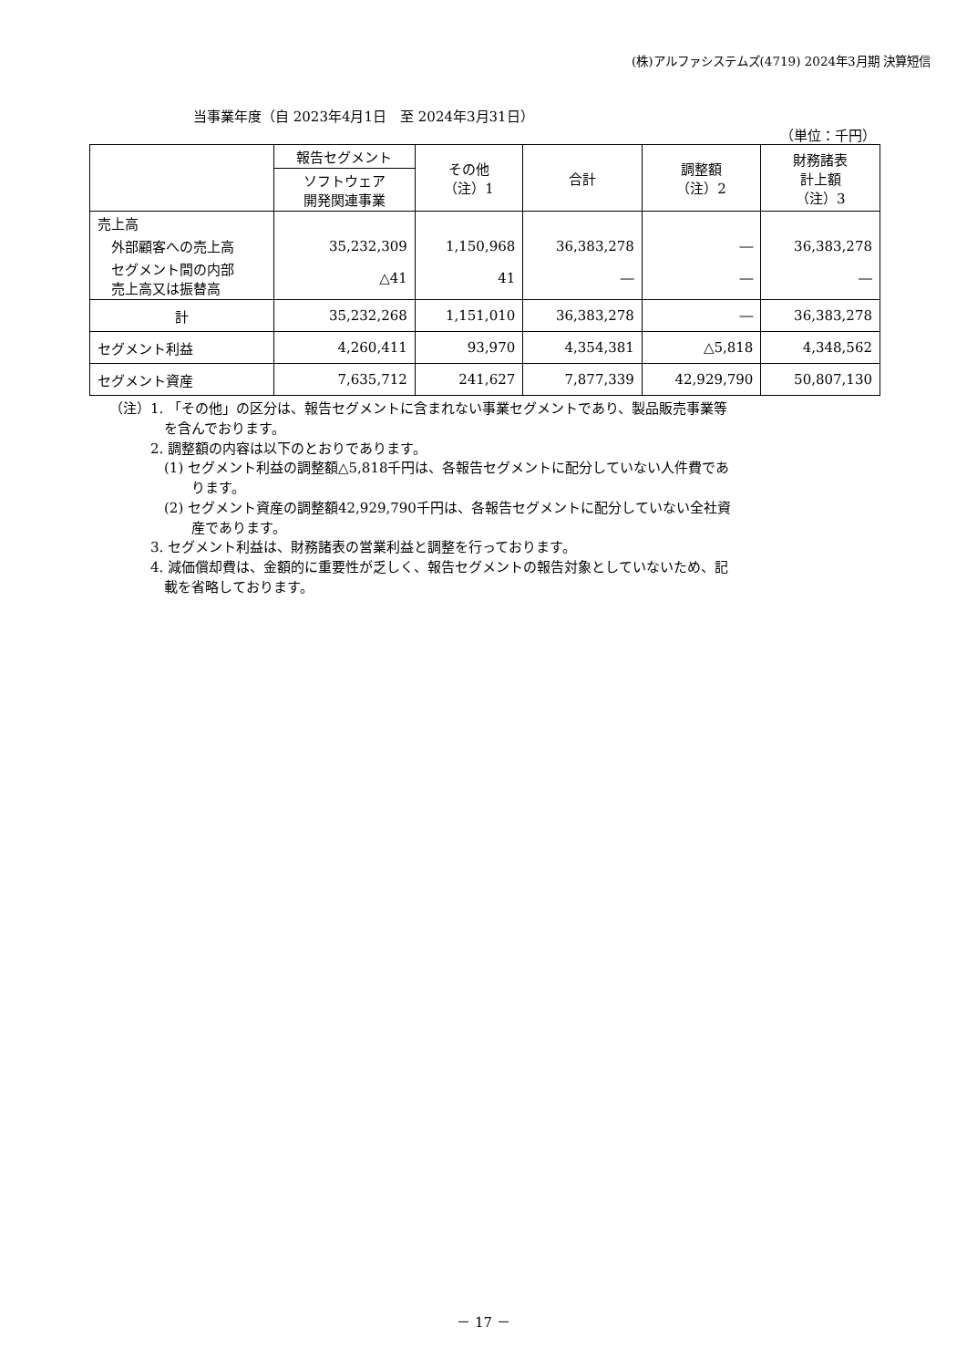(株)アルファシステムズ(4719) 2024年3月期 決算短信
当事業年度（自 2023年4月1日　至 2024年3月31日）
（単位：千円）
| | 報告セグメント | その他 （注）1 | 合計 | 調整額 （注）2 | 財務諸表 計上額 （注）3 |
| --- | --- | --- | --- | --- | --- |
| | ソフトウェア 開発関連事業 | | | | |
| 売上高 | | | | | |
| 外部顧客への売上高 | 35,232,309 | 1,150,968 | 36,383,278 | ― | 36,383,278 |
| セグメント間の内部 売上高又は振替高 | △41 | 41 | ― | ― | ― |
| 計 | 35,232,268 | 1,151,010 | 36,383,278 | ― | 36,383,278 |
| セグメント利益 | 4,260,411 | 93,970 | 4,354,381 | △5,818 | 4,348,562 |
| セグメント資産 | 7,635,712 | 241,627 | 7,877,339 | 42,929,790 | 50,807,130 |
（注）1. 「その他」の区分は、報告セグメントに含まれない事業セグメントであり、製品販売事業等
　　　　を含んでおります。
　　　2. 調整額の内容は以下のとおりであります。
　　　　(1) セグメント利益の調整額△5,818千円は、各報告セグメントに配分していない人件費であ
　　　　　　ります。
　　　　(2) セグメント資産の調整額42,929,790千円は、各報告セグメントに配分していない全社資
　　　　　　産であります。
　　　3. セグメント利益は、財務諸表の営業利益と調整を行っております。
　　　4. 減価償却費は、金額的に重要性が乏しく、報告セグメントの報告対象としていないため、記
　　　　載を省略しております。
－ 17 －